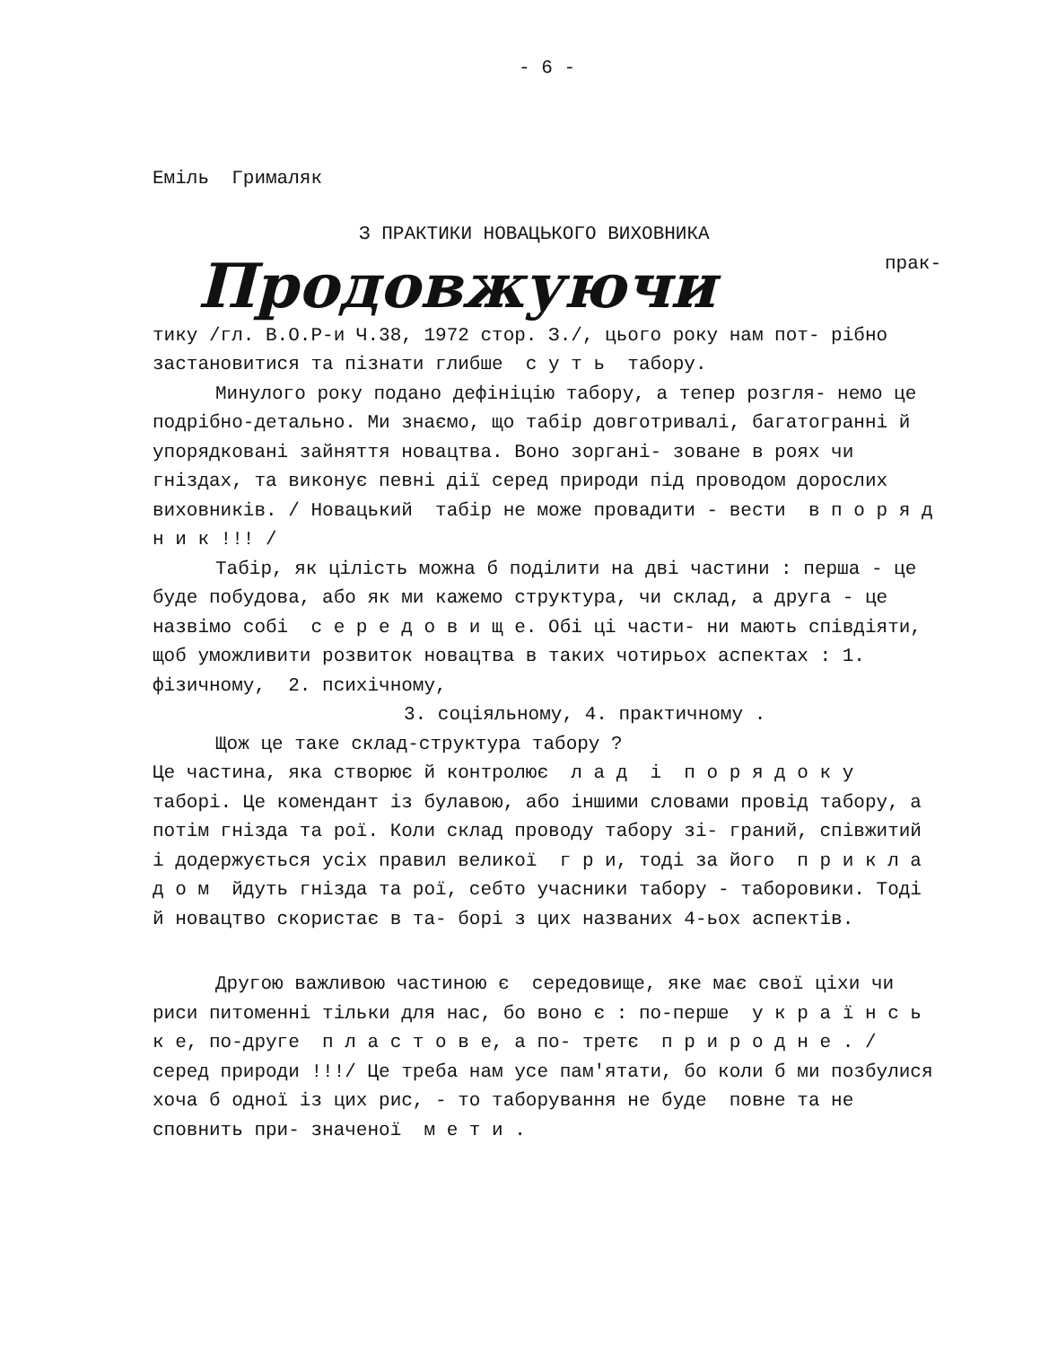- 6 -
Еміль Грималяк
З ПРАКТИКИ НОВАЦЬКОГО ВИХОВНИКА
Продовжуючи прак-
тику /гл. В.О.Р-и Ч.38, 1972 стор. З./, цього року нам пот- рібно застановитися та пізнати глибше с у т ь табору.
Минулого року подано дефініцію табору, а тепер розгля- немо це подрібно-детально. Ми знаємо, що табір довготривалі, багатогранні й упорядковані зайняття новацтва. Воно зоргані- зоване в роях чи гніздах, та виконує певні дії серед природи під проводом дорослих виховників. / Новацький табір не може провадити - вести в п о р я д н и к !!! /
Табір, як цілість можна б поділити на дві частини : перша - це буде побудова, або як ми кажемо структура, чи склад, а друга - це назвімо собі с е р е д о в и щ е. Обі ці части- ни мають співдіяти, щоб уможливити розвиток новацтва в таких чотирьох аспектах : 1. фізичному, 2. психічному,
3. соціяльному, 4. практичному .
Щож це таке склад-структура табору ?
Це частина, яка створює й контролює л а д і п о р я д о к у таборі. Це комендант із булавою, або іншими словами провід табору, а потім гнізда та рої. Коли склад проводу табору зі- граний, співжитий і додержується усіх правил великої г р и, тоді за його п р и к л а д о м йдуть гнізда та рої, себто учасники табору - таборовики. Тоді й новацтво скористає в та- борі з цих названих 4-ьох аспектів.
Другою важливою частиною є середовище, яке має свої ціхи чи риси питоменні тільки для нас, бо воно є : по-перше у к р а ї н с ь к е, по-друге п л а с т о в е, а по- третє п р и р о д н е . / серед природи !!!/ Це треба нам усе пам'ятати, бо коли б ми позбулися хоча б одної із цих рис, - то таборування не буде повне та не сповнить при- значеної м е т и .